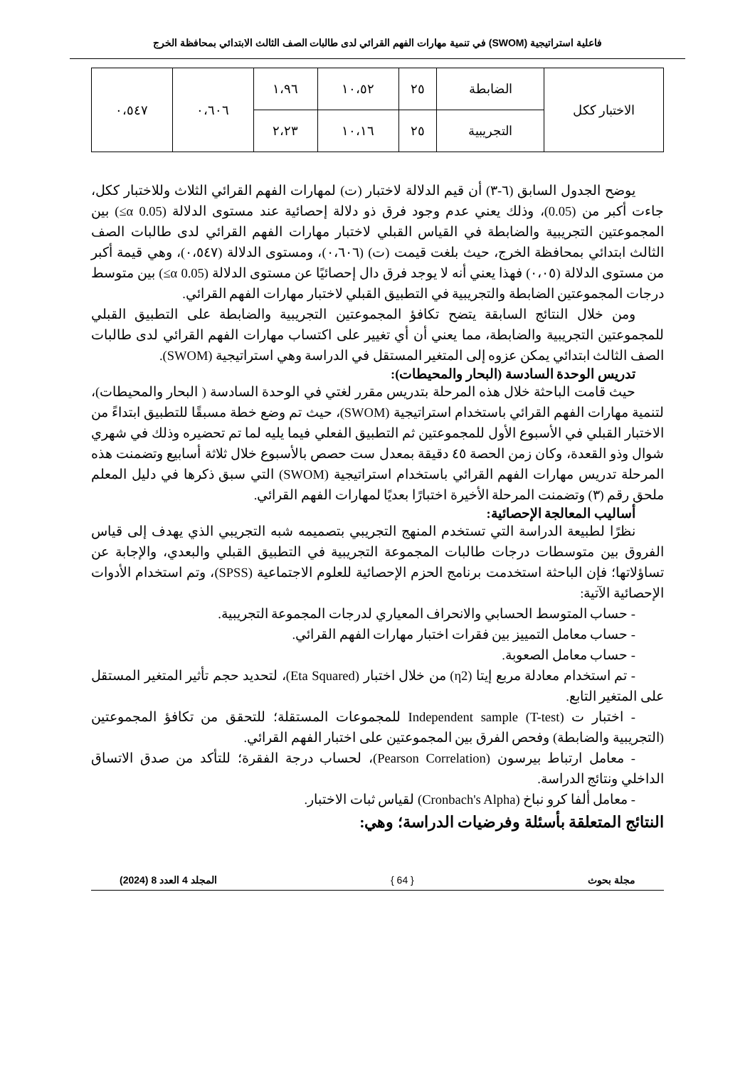فاعلية استراتيجية (SWOM) في تنمية مهارات الفهم القرائي لدى طالبات الصف الثالث الابتدائي بمحافظة الخرج
| الاختبار ككل | الضابطة | ٢٥ | ١٠،٥٢ | ١،٩٦ | ٠،٦٠٦ | ٠،٥٤٧ |
| | التجريبية | ٢٥ | ١٠،١٦ | ٢،٢٣ | | |
يوضح الجدول السابق (٦-٣) أن قيم الدلالة لاختبار (ت) لمهارات الفهم القرائي الثلاث وللاختبار ككل، جاءت أكبر من (0.05)، وذلك يعني عدم وجود فرق ذو دلالة إحصائية عند مستوى الدلالة (0.05 α≥) بين المجموعتين التجريبية والضابطة في القياس القبلي لاختبار مهارات الفهم القرائي لدى طالبات الصف الثالث ابتدائي بمحافظة الخرج، حيث بلغت قيمت (ت) (٠،٦٠٦)، ومستوى الدلالة (٠،٥٤٧)، وهي قيمة أكبر من مستوى الدلالة (٠،٠٥) فهذا يعني أنه لا يوجد فرق دال إحصائيًا عن مستوى الدلالة (0.05 α≥) بين متوسط درجات المجموعتين الضابطة والتجريبية في التطبيق القبلي لاختبار مهارات الفهم القرائي.
ومن خلال النتائج السابقة يتضح تكافؤ المجموعتين التجريبية والضابطة على التطبيق القبلي للمجموعتين التجريبية والضابطة، مما يعني أن أي تغيير على اكتساب مهارات الفهم القرائي لدى طالبات الصف الثالث ابتدائي يمكن عزوه إلى المتغير المستقل في الدراسة وهي استراتيجية (SWOM).
تدريس الوحدة السادسة (البحار والمحيطات):
حيث قامت الباحثة خلال هذه المرحلة بتدريس مقرر لغتي في الوحدة السادسة ( البحار والمحيطات)، لتنمية مهارات الفهم القرائي باستخدام استراتيجية (SWOM)، حيث تم وضع خطة مسبقًا للتطبيق ابتداءً من الاختبار القبلي في الأسبوع الأول للمجموعتين ثم التطبيق الفعلي فيما يليه لما تم تحضيره وذلك في شهري شوال وذو القعدة، وكان زمن الحصة ٤٥ دقيقة بمعدل ست حصص بالأسبوع خلال ثلاثة أسابيع وتضمنت هذه المرحلة تدريس مهارات الفهم القرائي باستخدام استراتيجية (SWOM) التي سبق ذكرها في دليل المعلم ملحق رقم (٣) وتضمنت المرحلة الأخيرة اختبارًا بعديًا لمهارات الفهم القرائي.
أساليب المعالجة الإحصائية:
نظرًا لطبيعة الدراسة التي تستخدم المنهج التجريبي بتصميمه شبه التجريبي الذي يهدف إلى قياس الفروق بين متوسطات درجات طالبات المجموعة التجريبية في التطبيق القبلي والبعدي، والإجابة عن تساؤلاتها؛ فإن الباحثة استخدمت برنامج الحزم الإحصائية للعلوم الاجتماعية (SPSS)، وتم استخدام الأدوات الإحصائية الآتية:
- حساب المتوسط الحسابي والانحراف المعياري لدرجات المجموعة التجريبية.
- حساب معامل التمييز بين فقرات اختبار مهارات الفهم القرائي.
- حساب معامل الصعوبة.
- تم استخدام معادلة مربع إيتا (η2) من خلال اختبار (Eta Squared)، لتحديد حجم تأثير المتغير المستقل على المتغير التابع.
- اختبار ت (T-test) Independent sample للمجموعات المستقلة؛ للتحقق من تكافؤ المجموعتين (التجريبية والضابطة) وفحص الفرق بين المجموعتين على اختبار الفهم القرائي.
- معامل ارتباط بيرسون (Pearson Correlation)، لحساب درجة الفقرة؛ للتأكد من صدق الاتساق الداخلي ونتائج الدراسة.
- معامل ألفا كرو نباخ (Cronbach's Alpha) لقياس ثبات الاختبار.
النتائج المتعلقة بأسئلة وفرضيات الدراسة؛ وهي:
مجلة بحوث { 64 } المجلد 4 العدد 8 (2024)